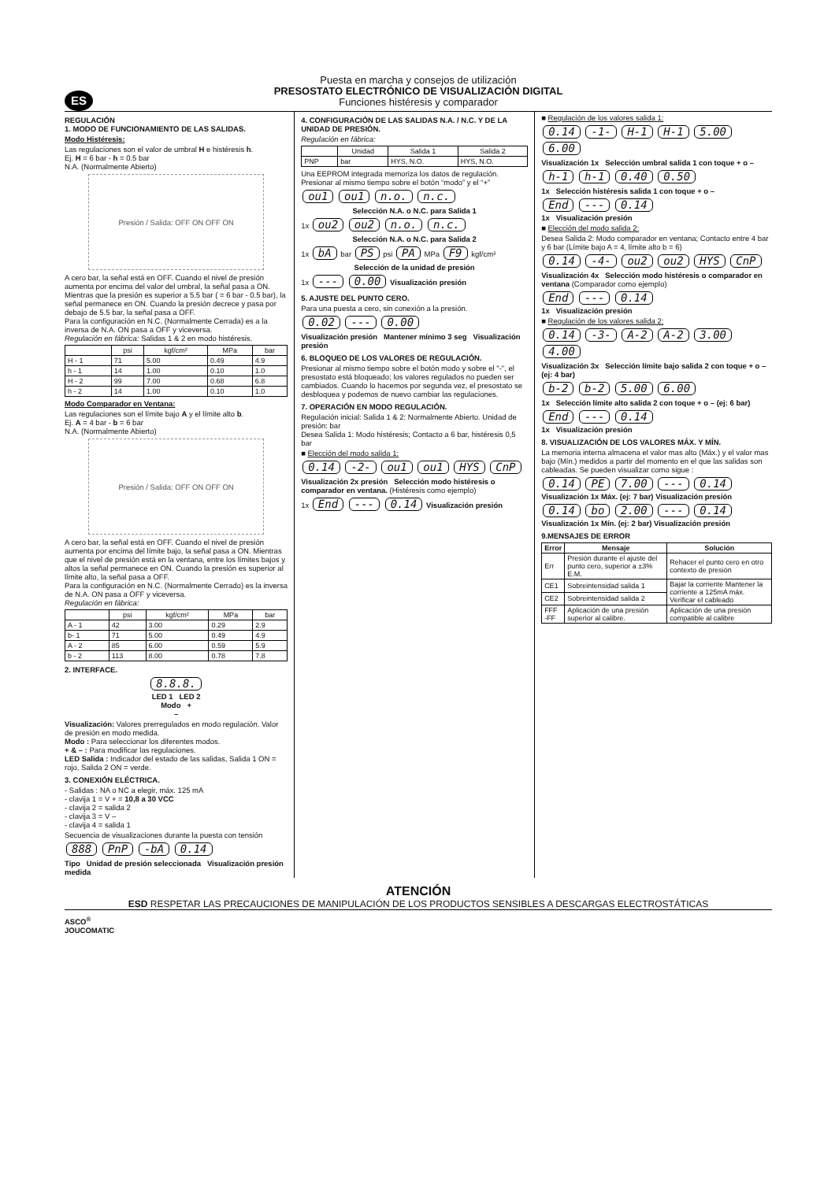ES
Puesta en marcha y consejos de utilización
PRESOSTATO ELECTRÓNICO DE VISUALIZACIÓN DIGITAL
Funciones histéresis y comparador
REGULACIÓN
1. MODO DE FUNCIONAMIENTO DE LAS SALIDAS.
Modo Histéresis:
Las regulaciones son el valor de umbral H e histéresis h.
Ej. H = 6 bar - h = 0.5 bar
N.A. (Normalmente Abierto)
Presión / Salida: OFF ON OFF ON
A cero bar, la señal está en OFF. Cuando el nivel de presión aumenta por encima del valor del umbral, la señal pasa a ON. Mientras que la presión es superior a 5.5 bar ( = 6 bar - 0.5 bar), la señal permanece en ON. Cuando la presión decrece y pasa por debajo de 5.5 bar, la señal pasa a OFF.
Para la configuración en N.C. (Normalmente Cerrada) es a la inversa de N.A. ON pasa a OFF y viceversa.
Regulación en fábrica: Salidas 1 & 2 en modo histéresis.
| | psi | kgf/cm² | MPa | bar |
| --- | --- | --- | --- | --- |
| H - 1 | 71 | 5.00 | 0.49 | 4.9 |
| h - 1 | 14 | 1.00 | 0.10 | 1.0 |
| H - 2 | 99 | 7.00 | 0.68 | 6.8 |
| h - 2 | 14 | 1.00 | 0.10 | 1.0 |
Modo Comparador en Ventana:
Las regulaciones son el límite bajo A y el límite alto b.
Ej. A = 4 bar - b = 6 bar
N.A. (Normalmente Abierto)
Presión / Salida: OFF ON OFF ON
A cero bar, la señal está en OFF. Cuando el nivel de presión aumenta por encima del límite bajo, la señal pasa a ON. Mientras que el nivel de presión está en la ventana, entre los límites bajos y altos la señal permanece en ON. Cuando la presión es superior al límite alto, la señal pasa a OFF.
Para la configuración en N.C. (Normalmente Cerrado) es la inversa de N.A. ON pasa a OFF y viceversa.
Regulación en fábrica:
| | psi | kgf/cm² | MPa | bar |
| --- | --- | --- | --- | --- |
| A - 1 | 42 | 3.00 | 0.29 | 2.9 |
| b- 1 | 71 | 5.00 | 0.49 | 4.9 |
| A - 2 | 85 | 6.00 | 0.59 | 5.9 |
| b - 2 | 113 | 8.00 | 0.78 | 7.8 |
2. INTERFACE.
8.8.8.
LED 1 LED 2
Modo +
–
Visualización: Valores prerregulados en modo regulación. Valor de presión en modo medida.
Modo : Para seleccionar los diferentes modos.
+ & – : Para modificar las regulaciones.
LED Salida : Indicador del estado de las salidas, Salida 1 ON = rojo, Salida 2 ON = verde.
3. CONEXIÓN ELÉCTRICA.
- Salidas : NA o NC a elegir, máx. 125 mA
- clavija 1 = V + = 10,8 a 30 VCC
- clavija 2 = salida 2
- clavija 3 = V –
- clavija 4 = salida 1
Secuencia de visualizaciones durante la puesta con tensión
888 PnP -bA 0.14
Tipo Unidad de presión seleccionada Visualización presión medida
4. CONFIGURACIÓN DE LAS SALIDAS N.A. / N.C. Y DE LA UNIDAD DE PRESIÓN.
Regulación en fábrica:
| | Unidad | Salida 1 | Salida 2 |
| --- | --- | --- | --- |
| PNP | bar | HYS, N.O. | HYS, N.O. |
Una EEPROM integrada memoriza los datos de regulación. Presionar al mismo tiempo sobre el botón “modo” y el “+”
ou1 ou1 n.o. n.c.
Selección N.A. o N.C. para Salida 1
1x ou2 ou2 n.o. n.c.
Selección N.A. o N.C. para Salida 2
1x bA bar PS psi PA MPa F9 kgf/cm²
Selección de la unidad de presión
1x --- 0.00 Visualización presión
5. AJUSTE DEL PUNTO CERO.
Para una puesta a cero, sin conexión a la presión.
0.02 --- 0.00
Visualización presión Mantener mínimo 3 seg Visualización presión
6. BLOQUEO DE LOS VALORES DE REGULACIÓN.
Presionar al mismo tiempo sobre el botón modo y sobre el "-", el presostato está bloqueado; los valores regulados no pueden ser cambiados. Cuando lo hacemos por segunda vez, el presostato se desbloquea y podemos de nuevo cambiar las regulaciones.
7. OPERACIÓN EN MODO REGULACIÓN.
Regulación inicial: Salida 1 & 2: Normalmente Abierto. Unidad de presión: bar
Desea Salida 1: Modo histéresis; Contacto a 6 bar, histéresis 0,5 bar
■ Elección del modo salida 1:
0.14 -2- ou1 ou1 HYS CnP
Visualización 2x presión Selección modo histéresis o comparador en ventana. (Histéresis como ejemplo)
1x End --- 0.14 Visualización presión
■ Regulación de los valores salida 1:
0.14 -1- H-1 H-1 5.00 6.00
Visualización 1x Selección umbral salida 1 con toque + o –
h-1 h-1 0.40 0.50
1x Selección histéresis salida 1 con toque + o –
End --- 0.14
1x Visualización presión
■ Elección del modo salida 2:
Desea Salida 2: Modo comparador en ventana; Contacto entre 4 bar y 6 bar (Límite bajo A = 4, límite alto b = 6)
0.14 -4- ou2 ou2 HYS CnP
Visualización 4x Selección modo histéresis o comparador en ventana (Comparador como ejemplo)
End --- 0.14
1x Visualización presión
■ Regulación de los valores salida 2:
0.14 -3- A-2 A-2 3.00 4.00
Visualización 3x Selección límite bajo salida 2 con toque + o – (ej: 4 bar)
b-2 b-2 5.00 6.00
1x Selección límite alto salida 2 con toque + o – (ej: 6 bar)
End --- 0.14
1x Visualización presión
8. VISUALIZACIÓN DE LOS VALORES MÁX. Y MÍN.
La memoria interna almacena el valor mas alto (Máx.) y el valor mas bajo (Mín.) medidos a partir del momento en el que las salidas son cableadas. Se pueden visualizar como sigue :
0.14 PE 7.00 --- 0.14
Visualización 1x Máx. (ej: 7 bar) Visualización presión
0.14 bo 2.00 --- 0.14
Visualización 1x Mín. (ej: 2 bar) Visualización presión
9.MENSAJES DE ERROR
| Error | Mensaje | Solución |
| --- | --- | --- |
| Err | Presión durante el ajuste del punto cero, superior a ±3% E.M. | Rehacer el punto cero en otro contexto de presión |
| CE1 | Sobreintensidad salida 1 | Bajar la corriente Mantener la corriente a 125mA máx. Verificar el cableado |
| CE2 | Sobreintensidad salida 2 | |
| FFF -FF | Aplicación de una presión superior al calibre. | Aplicación de una presión compatible al calibre |
ATENCIÓN
ESD RESPETAR LAS PRECAUCIONES DE MANIPULACIÓN DE LOS PRODUCTOS SENSIBLES A DESCARGAS ELECTROSTÁTICAS
ASCO<sup>®</sup>
JOUCOMATIC